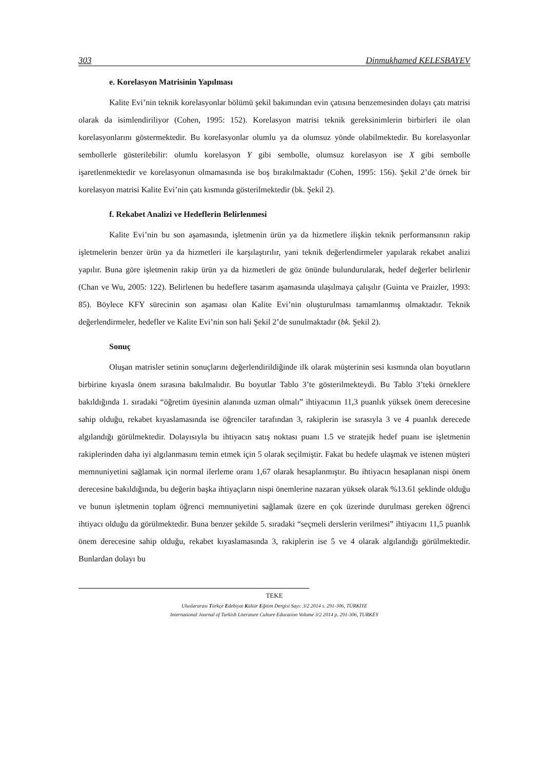303 Dinmukhamed KELESBAYEV
e. Korelasyon Matrisinin Yapılması
Kalite Evi’nin teknik korelasyonlar bölümü şekil bakımından evin çatısına benzemesinden dolayı çatı matrisi olarak da isimlendiriliyor (Cohen, 1995: 152). Korelasyon matrisi teknik gereksinimlerin birbirleri ile olan korelasyonlarını göstermektedir. Bu korelasyonlar olumlu ya da olumsuz yönde olabilmektedir. Bu korelasyonlar sembollerle gösterilebilir: olumlu korelasyon Y gibi sembolle, olumsuz korelasyon ise X gibi sembolle işaretlenmektedir ve korelasyonun olmamasında ise boş bırakılmaktadır (Cohen, 1995: 156). Şekil 2’de örnek bir korelasyon matrisi Kalite Evi’nin çatı kısmında gösterilmektedir (bk. Şekil 2).
f. Rekabet Analizi ve Hedeflerin Belirlenmesi
Kalite Evi’nin bu son aşamasında, işletmenin ürün ya da hizmetlere ilişkin teknik performansının rakip işletmelerin benzer ürün ya da hizmetleri ile karşılaştırılır, yani teknik değerlendirmeler yapılarak rekabet analizi yapılır. Buna göre işletmenin rakip ürün ya da hizmetleri de göz önünde bulundurularak, hedef değerler belirlenir (Chan ve Wu, 2005: 122). Belirlenen bu hedeflere tasarım aşamasında ulaşılmaya çalışılır (Guinta ve Praizler, 1993: 85). Böylece KFY sürecinin son aşaması olan Kalite Evi’nin oluşturulması tamamlanmış olmaktadır. Teknik değerlendirmeler, hedefler ve Kalite Evi’nin son hali Şekil 2’de sunulmaktadır (bk. Şekil 2).
Sonuç
Oluşan matrisler setinin sonuçlarını değerlendirildiğinde ilk olarak müşterinin sesi kısmında olan boyutların birbirine kıyasla önem sırasına bakılmalıdır. Bu boyutlar Tablo 3’te gösterilmekteydi. Bu Tablo 3’teki örneklere bakıldığında 1. sıradaki “öğretim üyesinin alanında uzman olmalı” ihtiyacının 11,3 puanlık yüksek önem derecesine sahip olduğu, rekabet kıyaslamasında ise öğrenciler tarafından 3, rakiplerin ise sırasıyla 3 ve 4 puanlık derecede algılandığı görülmektedir. Dolayısıyla bu ihtiyacın satış noktası puanı 1.5 ve stratejik hedef puanı ise işletmenin rakiplerinden daha iyi algılanmasını temin etmek için 5 olarak seçilmiştir. Fakat bu hedefe ulaşmak ve istenen müşteri memnuniyetini sağlamak için normal ilerleme oranı 1,67 olarak hesaplanmıştır. Bu ihtiyacın hesaplanan nispi önem derecesine bakıldığında, bu değerin başka ihtiyaçların nispi önemlerine nazaran yüksek olarak %13.61 şeklinde olduğu ve bunun işletmenin toplam öğrenci memnuniyetini sağlamak üzere en çok üzerinde durulması gereken öğrenci ihtiyacı olduğu da görülmektedir. Buna benzer şekilde 5. sıradaki “seçmeli derslerin verilmesi” ihtiyacını 11,5 puanlık önem derecesine sahip olduğu, rekabet kıyaslamasında 3, rakiplerin ise 5 ve 4 olarak algılandığı görülmektedir. Bunlardan dolayı bu
TEKE
Uluslararası Türkçe Edebiyat Kültür Eğitim Dergisi Sayı: 3/2 2014 s. 291-306, TÜRKİYE
International Journal of Turkish Literature Culture Education Volume 3/2 2014 p. 291-306, TURKEY